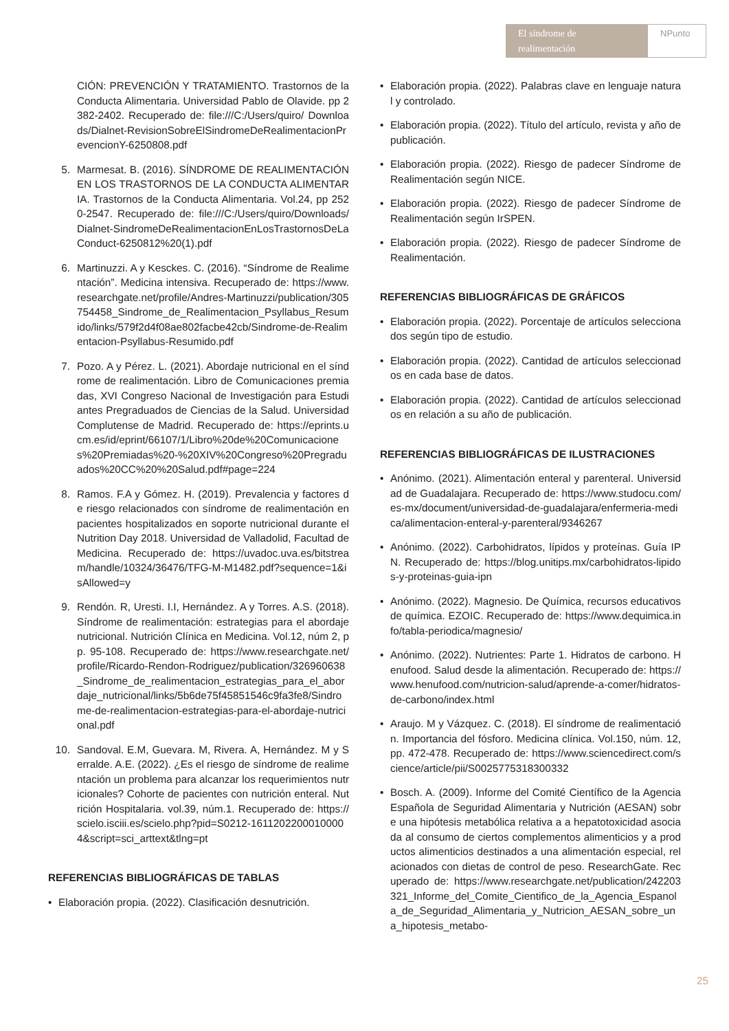El síndrome de realimentación NPunto
CIÓN: PREVENCIÓN Y TRATAMIENTO. Trastornos de la Conducta Alimentaria. Universidad Pablo de Olavide. pp 2382-2402. Recuperado de: file:///C:/Users/quiro/ Downloads/Dialnet-RevisionSobreElSindromeDeRealimentacionPrevencionY-6250808.pdf
5. Marmesat. B. (2016). SÍNDROME DE REALIMENTACIÓN EN LOS TRASTORNOS DE LA CONDUCTA ALIMENTARIA. Trastornos de la Conducta Alimentaria. Vol.24, pp 2520-2547. Recuperado de: file:///C:/Users/quiro/Downloads/Dialnet-SindromeDeRealimentacionEnLosTrastornosDeLaConduct-6250812%20(1).pdf
6. Martinuzzi. A y Kesckes. C. (2016). “Síndrome de Realimentación”. Medicina intensiva. Recuperado de: https://www.researchgate.net/profile/Andres-Martinuzzi/publication/305754458_Sindrome_de_Realimentacion_Psyllabus_Resumido/links/579f2d4f08ae802facbe42cb/Sindrome-de-Realimentacion-Psyllabus-Resumido.pdf
7. Pozo. A y Pérez. L. (2021). Abordaje nutricional en el síndrome de realimentación. Libro de Comunicaciones premiadas, XVI Congreso Nacional de Investigación para Estudiantes Pregraduados de Ciencias de la Salud. Universidad Complutense de Madrid. Recuperado de: https://eprints.ucm.es/id/eprint/66107/1/Libro%20de%20Comunicaciones%20Premiadas%20-%20XIV%20Congreso%20Pregraduados%20CC%20%20Salud.pdf#page=224
8. Ramos. F.A y Gómez. H. (2019). Prevalencia y factores de riesgo relacionados con síndrome de realimentación en pacientes hospitalizados en soporte nutricional durante el Nutrition Day 2018. Universidad de Valladolid, Facultad de Medicina. Recuperado de: https://uvadoc.uva.es/bitstream/handle/10324/36476/TFG-M-M1482.pdf?sequence=1&isAllowed=y
9. Rendón. R, Uresti. I.I, Hernández. A y Torres. A.S. (2018). Síndrome de realimentación: estrategias para el abordaje nutricional. Nutrición Clínica en Medicina. Vol.12, núm 2, pp. 95-108. Recuperado de: https://www.researchgate.net/profile/Ricardo-Rendon-Rodriguez/publication/326960638_Sindrome_de_realimentacion_estrategias_para_el_abordaje_nutricional/links/5b6de75f45851546c9fa3fe8/Sindrome-de-realimentacion-estrategias-para-el-abordaje-nutricional.pdf
10. Sandoval. E.M, Guevara. M, Rivera. A, Hernández. M y Serralde. A.E. (2022). ¿Es el riesgo de síndrome de realimentación un problema para alcanzar los requerimientos nutricionales? Cohorte de pacientes con nutrición enteral. Nutrición Hospitalaria. vol.39, núm.1. Recuperado de: https://scielo.isciii.es/scielo.php?pid=S0212-16112022000100004&script=sci_arttext&tlng=pt
REFERENCIAS BIBLIOGRÁFICAS DE TABLAS
• Elaboración propia. (2022). Clasificación desnutrición.
• Elaboración propia. (2022). Palabras clave en lenguaje natural y controlado.
• Elaboración propia. (2022). Título del artículo, revista y año de publicación.
• Elaboración propia. (2022). Riesgo de padecer Síndrome de Realimentación según NICE.
• Elaboración propia. (2022). Riesgo de padecer Síndrome de Realimentación según IrSPEN.
• Elaboración propia. (2022). Riesgo de padecer Síndrome de Realimentación.
REFERENCIAS BIBLIOGRÁFICAS DE GRÁFICOS
• Elaboración propia. (2022). Porcentaje de artículos seleccionados según tipo de estudio.
• Elaboración propia. (2022). Cantidad de artículos seleccionados en cada base de datos.
• Elaboración propia. (2022). Cantidad de artículos seleccionados en relación a su año de publicación.
REFERENCIAS BIBLIOGRÁFICAS DE ILUSTRACIONES
• Anónimo. (2021). Alimentación enteral y parenteral. Universidad de Guadalajara. Recuperado de: https://www.studocu.com/es-mx/document/universidad-de-guadalajara/enfermeria-medica/alimentacion-enteral-y-parenteral/9346267
• Anónimo. (2022). Carbohidratos, lípidos y proteínas. Guía IPN. Recuperado de: https://blog.unitips.mx/carbohidratos-lipidos-y-proteinas-guia-ipn
• Anónimo. (2022). Magnesio. De Química, recursos educativos de química. EZOIC. Recuperado de: https://www.dequimica.info/tabla-periodica/magnesio/
• Anónimo. (2022). Nutrientes: Parte 1. Hidratos de carbono. Henufood. Salud desde la alimentación. Recuperado de: https://www.henufood.com/nutricion-salud/aprende-a-comer/hidratos-de-carbono/index.html
• Araujo. M y Vázquez. C. (2018). El síndrome de realimentación. Importancia del fósforo. Medicina clínica. Vol.150, núm. 12, pp. 472-478. Recuperado de: https://www.sciencedirect.com/science/article/pii/S0025775318300332
• Bosch. A. (2009). Informe del Comité Científico de la Agencia Española de Seguridad Alimentaria y Nutrición (AESAN) sobre una hipótesis metabólica relativa a a hepatotoxicidad asociada al consumo de ciertos complementos alimenticios y a productos alimenticios destinados a una alimentación especial, relacionados con dietas de control de peso. ResearchGate. Recuperado de: https://www.researchgate.net/publication/242203321_Informe_del_Comite_Cientifico_de_la_Agencia_Espanola_de_Seguridad_Alimentaria_y_Nutricion_AESAN_sobre_una_hipotesis_metabo-
25